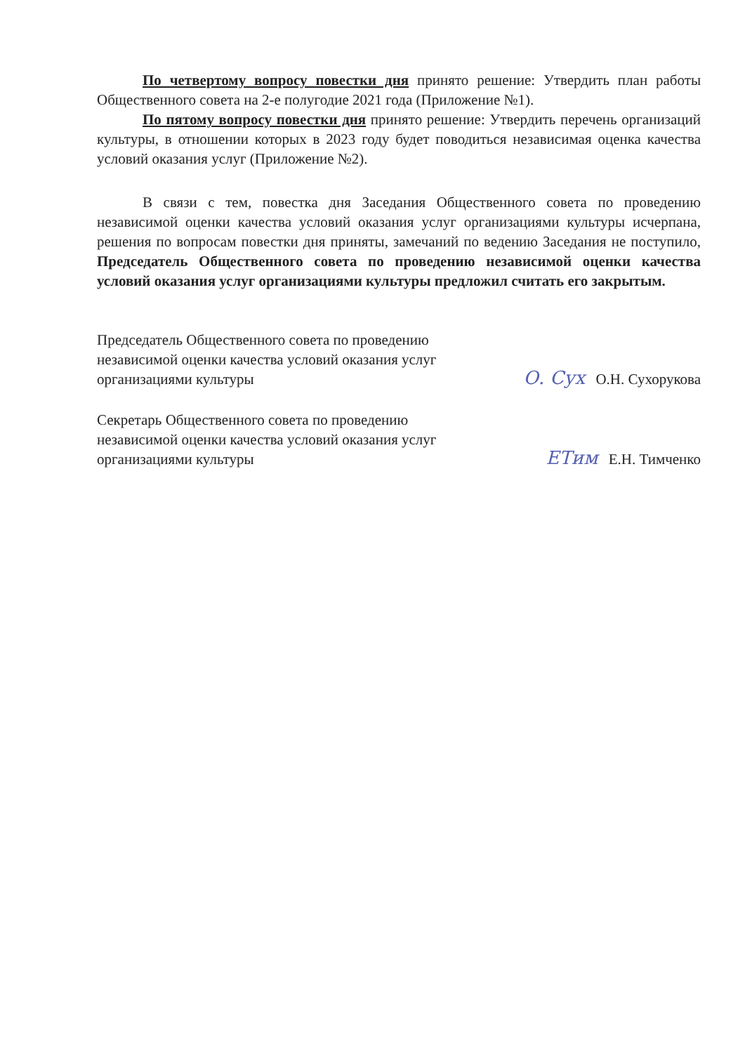По четвертому вопросу повестки дня принято решение: Утвердить план работы Общественного совета на 2-е полугодие 2021 года (Приложение №1).
По пятому вопросу повестки дня принято решение: Утвердить перечень организаций культуры, в отношении которых в 2023 году будет поводиться независимая оценка качества условий оказания услуг (Приложение №2).
В связи с тем, повестка дня Заседания Общественного совета по проведению независимой оценки качества условий оказания услуг организациями культуры исчерпана, решения по вопросам повестки дня приняты, замечаний по ведению Заседания не поступило, Председатель Общественного совета по проведению независимой оценки качества условий оказания услуг организациями культуры предложил считать его закрытым.
Председатель Общественного совета по проведению
независимой оценки качества условий оказания услуг
организациями культуры
О. Сух О.Н. Сухорукова
Секретарь Общественного совета по проведению
независимой оценки качества условий оказания услуг
организациями культуры
ЕТим Е.Н. Тимченко